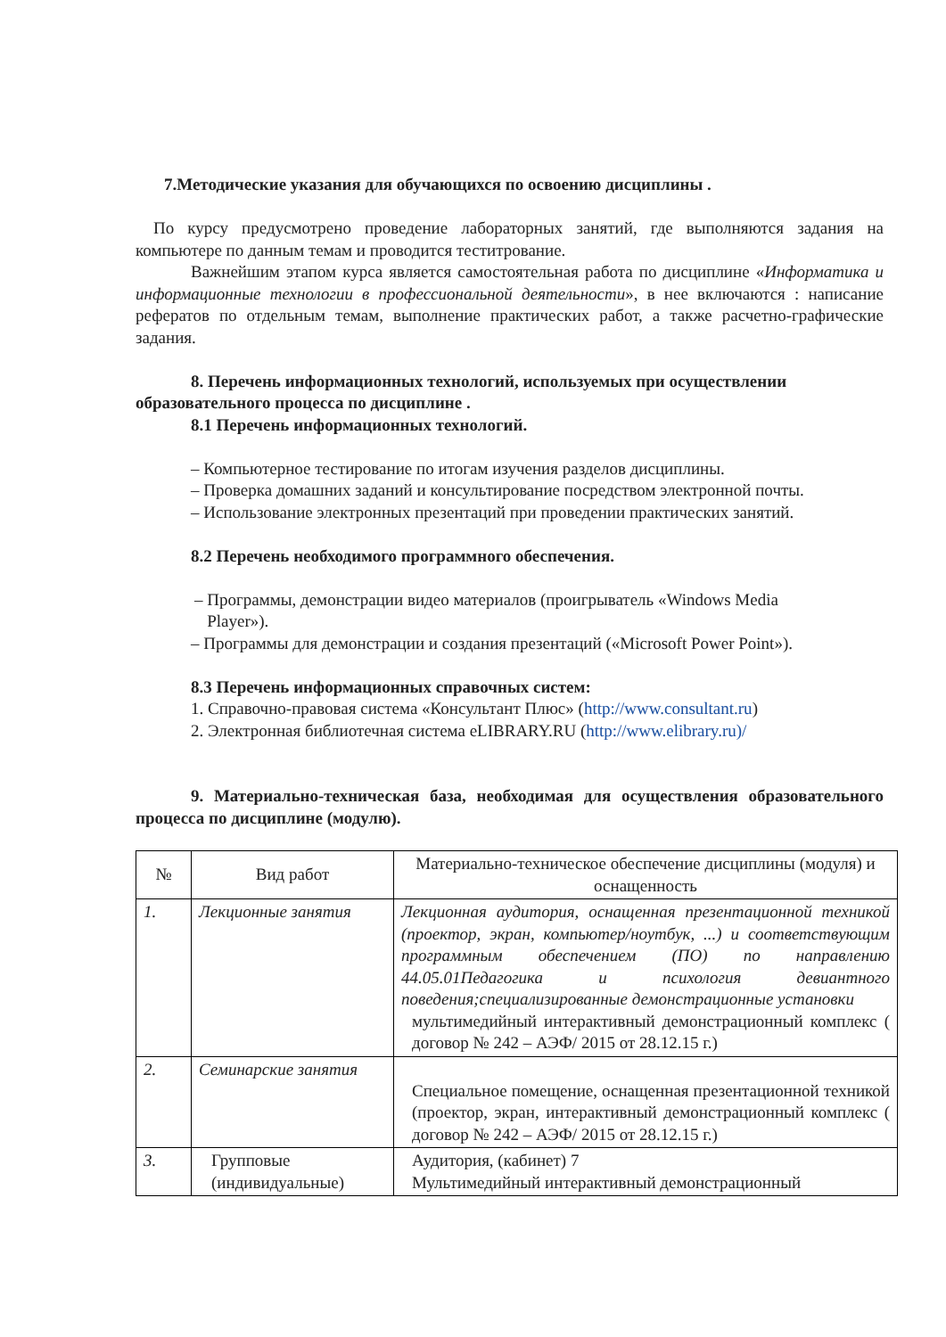7.Методические указания для обучающихся по освоению дисциплины .
По курсу предусмотрено проведение лабораторных занятий, где выполняются задания на компьютере по данным темам и проводится теститрование.
Важнейшим этапом курса является самостоятельная работа по дисциплине «Информатика и информационные технологии в профессиональной деятельности», в нее включаются : написание рефератов по отдельным темам, выполнение практических работ, а также расчетно-графические задания.
8. Перечень информационных технологий, используемых при осуществлении образовательного процесса по дисциплине .
8.1 Перечень информационных технологий.
– Компьютерное тестирование по итогам изучения разделов дисциплины.
– Проверка домашних заданий и консультирование посредством электронной почты.
– Использование электронных презентаций при проведении практических занятий.
8.2 Перечень необходимого программного обеспечения.
– Программы, демонстрации видео материалов (проигрыватель «Windows Media
Player»).
– Программы для демонстрации и создания презентаций («Microsoft Power Point»).
8.3 Перечень информационных справочных систем:
1. Справочно-правовая система «Консультант Плюс» (http://www.consultant.ru)
2. Электронная библиотечная система eLIBRARY.RU (http://www.elibrary.ru)/
9. Материально-техническая база, необходимая для осуществления образовательного процесса по дисциплине (модулю).
| № | Вид работ | Материально-техническое обеспечение дисциплины (модуля) и оснащенность |
| --- | --- | --- |
| 1. | Лекционные занятия | Лекционная аудитория, оснащенная презентационной техникой (проектор, экран, компьютер/ноутбук, ...) и соответствующим программным обеспечением (ПО) по направлению 44.05.01Педагогика и психология девиантного поведения;специализированные демонстрационные установки мультимедийный интерактивный демонстрационный комплекс ( договор № 242 – АЭФ/ 2015 от 28.12.15 г.) |
| 2. | Семинарские занятия | Специальное помещение, оснащенная презентационной техникой (проектор, экран, интерактивный демонстрационный комплекс ( договор № 242 – АЭФ/ 2015 от 28.12.15 г.) |
| 3. | Групповые (индивидуальные) | Аудитория, (кабинет) 7 Мультимедийный интерактивный демонстрационный |